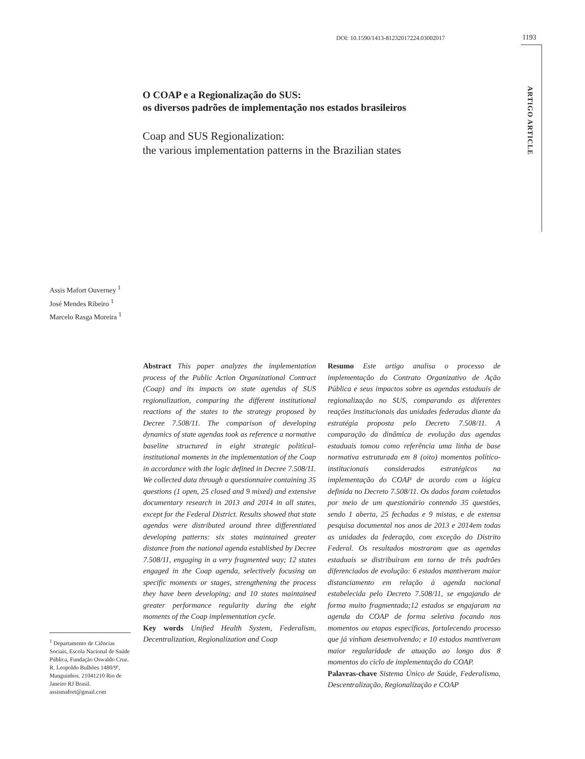DOI: 10.1590/1413-81232017224.03002017
1193
ARTIGO ARTICLE
O COAP e a Regionalização do SUS:
os diversos padrões de implementação nos estados brasileiros
Coap and SUS Regionalization:
the various implementation patterns in the Brazilian states
Assis Mafort Ouverney <sup>1</sup>
José Mendes Ribeiro <sup>1</sup>
Marcelo Rasga Moreira <sup>1</sup>
Abstract This paper analyzes the implementation process of the Public Action Organizational Contract (Coap) and its impacts on state agendas of SUS regionalization, comparing the different institutional reactions of the states to the strategy proposed by Decree 7.508/11. The comparison of developing dynamics of state agendas took as reference a normative baseline structured in eight strategic political-institutional moments in the implementation of the Coap in accordance with the logic defined in Decree 7.508/11. We collected data through a questionnaire containing 35 questions (1 open, 25 closed and 9 mixed) and extensive documentary research in 2013 and 2014 in all states, except for the Federal District. Results showed that state agendas were distributed around three differentiated developing patterns: six states maintained greater distance from the national agenda established by Decree 7.508/11, engaging in a very fragmented way; 12 states engaged in the Coap agenda, selectively focusing on specific moments or stages, strengthening the process they have been developing; and 10 states maintained greater performance regularity during the eight moments of the Coap implementation cycle.
Key words Unified Health System, Federalism, Decentralization, Regionalization and Coap
Resumo Este artigo analisa o processo de implementação do Contrato Organizativo de Ação Pública e seus impactos sobre as agendas estaduais de regionalização no SUS, comparando as diferentes reações institucionais das unidades federadas diante da estratégia proposta pelo Decreto 7.508/11. A comparação da dinâmica de evolução das agendas estaduais tomou como referência uma linha de base normativa estruturada em 8 (oito) momentos político-institucionais considerados estratégicos na implementação do COAP de acordo com a lógica definida no Decreto 7.508/11. Os dados foram coletados por meio de um questionário contendo 35 questões, sendo 1 aberta, 25 fechadas e 9 mistas, e de extensa pesquisa documental nos anos de 2013 e 2014em todas as unidades da federação, com exceção do Distrito Federal. Os resultados mostraram que as agendas estaduais se distribuíram em torno de três padrões diferenciados de evolução: 6 estados mantiveram maior distanciamento em relação à agenda nacional estabelecida pelo Decreto 7.508/11, se engajando de forma muito fragmentada;12 estados se engajaram na agenda do COAP de forma seletiva focando nos momentos ou etapas específicas, fortalecendo processo que já vinham desenvolvendo; e 10 estados mantiveram maior regularidade de atuação ao longo dos 8 momentos do ciclo de implementação do COAP.
Palavras-chave Sistema Único de Saúde, Federalismo, Descentralização, Regionalização e COAP
<sup>1</sup> Departamento de Ciências Sociais, Escola Nacional de Saúde Pública, Fundação Oswaldo Cruz. R. Leopoldo Bulhões 1480/9º, Manguinhos. 21041210 Rio de Janeiro RJ Brasil. assismafort@gmail.com